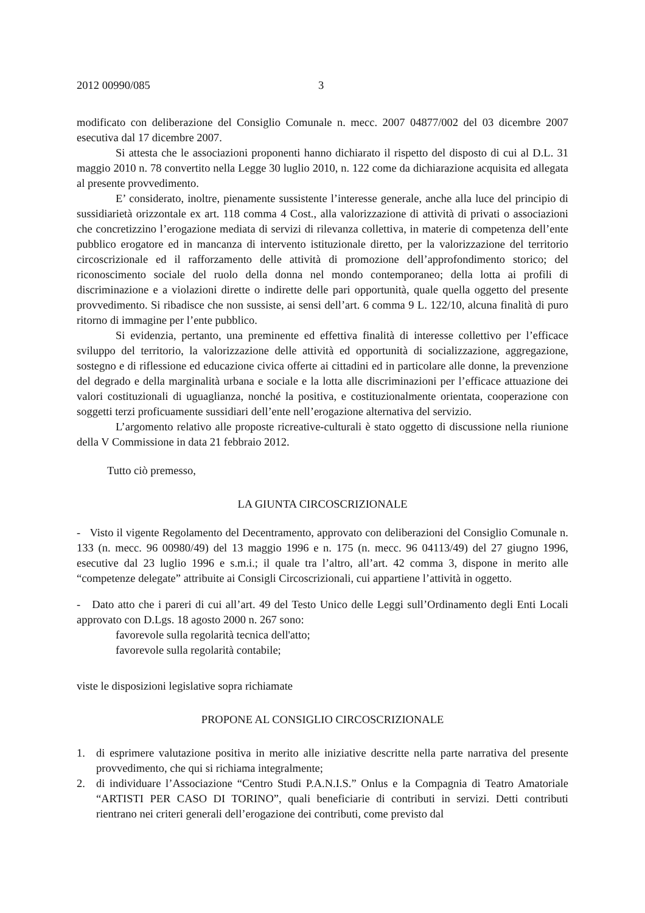2012 00990/085 3
modificato con deliberazione del Consiglio Comunale n. mecc. 2007 04877/002 del 03 dicembre 2007 esecutiva dal 17 dicembre 2007.
Si attesta che le associazioni proponenti hanno dichiarato il rispetto del disposto di cui al D.L. 31 maggio 2010 n. 78 convertito nella Legge 30 luglio 2010, n. 122 come da dichiarazione acquisita ed allegata al presente provvedimento.
E’ considerato, inoltre, pienamente sussistente l’interesse generale, anche alla luce del principio di sussidiarietà orizzontale ex art. 118 comma 4 Cost., alla valorizzazione di attività di privati o associazioni che concretizzino l’erogazione mediata di servizi di rilevanza collettiva, in materie di competenza dell’ente pubblico erogatore ed in mancanza di intervento istituzionale diretto, per la valorizzazione del territorio circoscrizionale ed il rafforzamento delle attività di promozione dell’approfondimento storico; del riconoscimento sociale del ruolo della donna nel mondo contemporaneo; della lotta ai profili di discriminazione e a violazioni dirette o indirette delle pari opportunità, quale quella oggetto del presente provvedimento. Si ribadisce che non sussiste, ai sensi dell’art. 6 comma 9 L. 122/10, alcuna finalità di puro ritorno di immagine per l’ente pubblico.
Si evidenzia, pertanto, una preminente ed effettiva finalità di interesse collettivo per l’efficace sviluppo del territorio, la valorizzazione delle attività ed opportunità di socializzazione, aggregazione, sostegno e di riflessione ed educazione civica offerte ai cittadini ed in particolare alle donne, la prevenzione del degrado e della marginalità urbana e sociale e la lotta alle discriminazioni per l’efficace attuazione dei valori costituzionali di uguaglianza, nonché la positiva, e costituzionalmente orientata, cooperazione con soggetti terzi proficuamente sussidiari dell’ente nell’erogazione alternativa del servizio.
L’argomento relativo alle proposte ricreative-culturali è stato oggetto di discussione nella riunione della V Commissione in data 21 febbraio 2012.
Tutto ciò premesso,
LA GIUNTA CIRCOSCRIZIONALE
- Visto il vigente Regolamento del Decentramento, approvato con deliberazioni del Consiglio Comunale n. 133 (n. mecc. 96 00980/49) del 13 maggio 1996 e n. 175 (n. mecc. 96 04113/49) del 27 giugno 1996, esecutive dal 23 luglio 1996 e s.m.i.; il quale tra l’altro, all’art. 42 comma 3, dispone in merito alle “competenze delegate” attribuite ai Consigli Circoscrizionali, cui appartiene l’attività in oggetto.
- Dato atto che i pareri di cui all’art. 49 del Testo Unico delle Leggi sull’Ordinamento degli Enti Locali approvato con D.Lgs. 18 agosto 2000 n. 267 sono:
favorevole sulla regolarità tecnica dell'atto;
favorevole sulla regolarità contabile;
viste le disposizioni legislative sopra richiamate
PROPONE AL CONSIGLIO CIRCOSCRIZIONALE
1. di esprimere valutazione positiva in merito alle iniziative descritte nella parte narrativa del presente provvedimento, che qui si richiama integralmente;
2. di individuare l’Associazione “Centro Studi P.A.N.I.S.” Onlus e la Compagnia di Teatro Amatoriale “ARTISTI PER CASO DI TORINO”, quali beneficiarie di contributi in servizi. Detti contributi rientrano nei criteri generali dell’erogazione dei contributi, come previsto dal